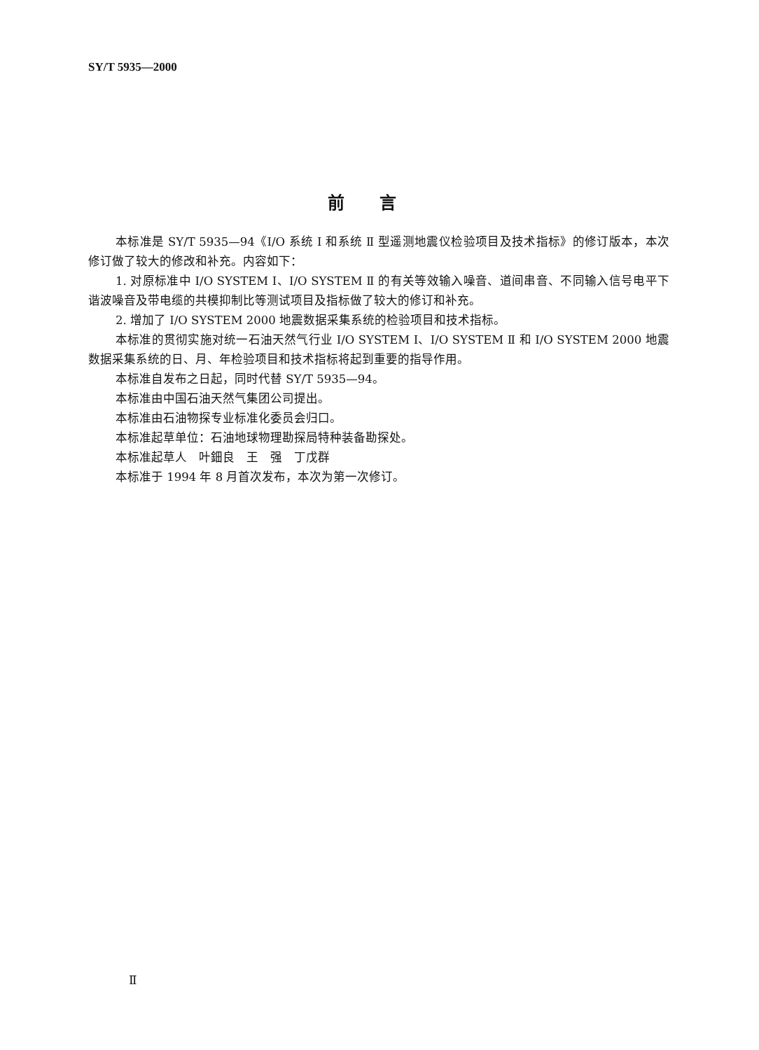SY/T 5935—2000
前言
本标准是 SY/T 5935—94《I/O 系统 Ⅰ 和系统 Ⅱ 型遥测地震仪检验项目及技术指标》的修订版本，本次修订做了较大的修改和补充。内容如下：
1. 对原标准中 I/O SYSTEM Ⅰ、I/O SYSTEM Ⅱ 的有关等效输入噪音、道间串音、不同输入信号电平下谐波噪音及带电缆的共模抑制比等测试项目及指标做了较大的修订和补充。
2. 增加了 I/O SYSTEM 2000 地震数据采集系统的检验项目和技术指标。
本标准的贯彻实施对统一石油天然气行业 I/O SYSTEM Ⅰ、I/O SYSTEM Ⅱ 和 I/O SYSTEM 2000 地震数据采集系统的日、月、年检验项目和技术指标将起到重要的指导作用。
本标准自发布之日起，同时代替 SY/T 5935—94。
本标准由中国石油天然气集团公司提出。
本标准由石油物探专业标准化委员会归口。
本标准起草单位：石油地球物理勘探局特种装备勘探处。
本标准起草人　叶鈿良　王　强　丁戊群
本标准于 1994 年 8 月首次发布，本次为第一次修订。
Ⅱ